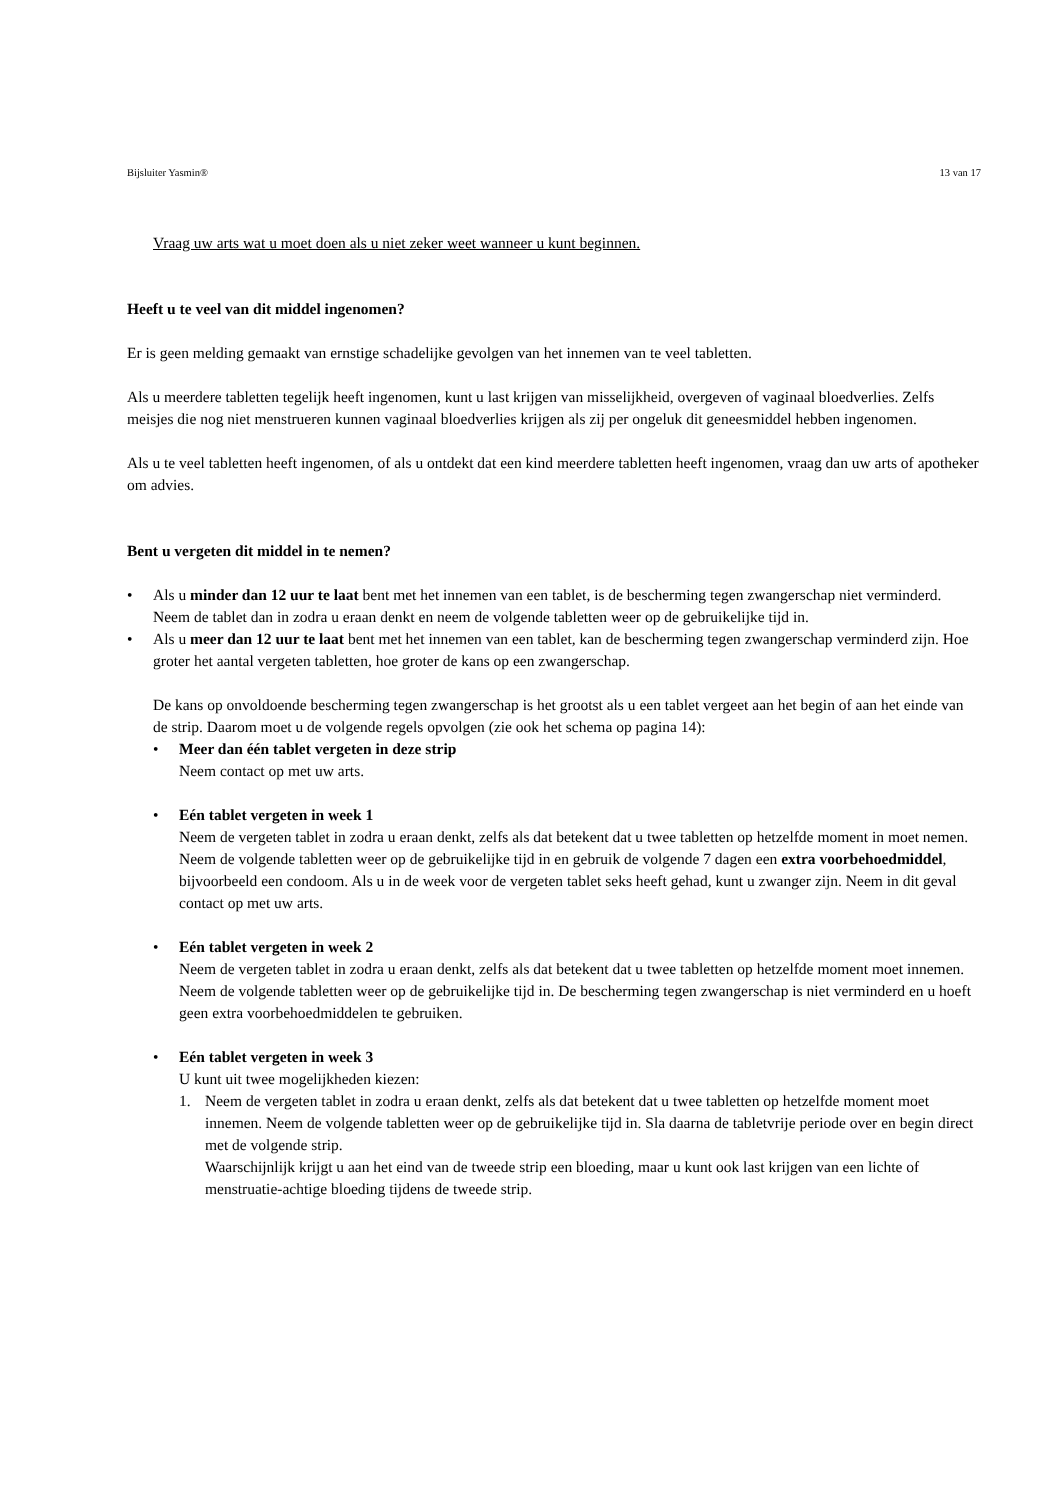Bijsluiter Yasmin® 13 van 17
Vraag uw arts wat u moet doen als u niet zeker weet wanneer u kunt beginnen.
Heeft u te veel van dit middel ingenomen?
Er is geen melding gemaakt van ernstige schadelijke gevolgen van het innemen van te veel tabletten.
Als u meerdere tabletten tegelijk heeft ingenomen, kunt u last krijgen van misselijkheid, overgeven of vaginaal bloedverlies. Zelfs meisjes die nog niet menstrueren kunnen vaginaal bloedverlies krijgen als zij per ongeluk dit geneesmiddel hebben ingenomen.
Als u te veel tabletten heeft ingenomen, of als u ontdekt dat een kind meerdere tabletten heeft ingenomen, vraag dan uw arts of apotheker om advies.
Bent u vergeten dit middel in te nemen?
• Als u minder dan 12 uur te laat bent met het innemen van een tablet, is de bescherming tegen zwangerschap niet verminderd. Neem de tablet dan in zodra u eraan denkt en neem de volgende tabletten weer op de gebruikelijke tijd in.
• Als u meer dan 12 uur te laat bent met het innemen van een tablet, kan de bescherming tegen zwangerschap verminderd zijn. Hoe groter het aantal vergeten tabletten, hoe groter de kans op een zwangerschap.
De kans op onvoldoende bescherming tegen zwangerschap is het grootst als u een tablet vergeet aan het begin of aan het einde van de strip. Daarom moet u de volgende regels opvolgen (zie ook het schema op pagina 14):
• Meer dan één tablet vergeten in deze strip
Neem contact op met uw arts.
• Eén tablet vergeten in week 1
Neem de vergeten tablet in zodra u eraan denkt, zelfs als dat betekent dat u twee tabletten op hetzelfde moment in moet nemen. Neem de volgende tabletten weer op de gebruikelijke tijd in en gebruik de volgende 7 dagen een extra voorbehoedmiddel, bijvoorbeeld een condoom. Als u in de week voor de vergeten tablet seks heeft gehad, kunt u zwanger zijn. Neem in dit geval contact op met uw arts.
• Eén tablet vergeten in week 2
Neem de vergeten tablet in zodra u eraan denkt, zelfs als dat betekent dat u twee tabletten op hetzelfde moment moet innemen. Neem de volgende tabletten weer op de gebruikelijke tijd in. De bescherming tegen zwangerschap is niet verminderd en u hoeft geen extra voorbehoedmiddelen te gebruiken.
• Eén tablet vergeten in week 3
U kunt uit twee mogelijkheden kiezen:
1. Neem de vergeten tablet in zodra u eraan denkt, zelfs als dat betekent dat u twee tabletten op hetzelfde moment moet innemen. Neem de volgende tabletten weer op de gebruikelijke tijd in. Sla daarna de tabletvrije periode over en begin direct met de volgende strip.
Waarschijnlijk krijgt u aan het eind van de tweede strip een bloeding, maar u kunt ook last krijgen van een lichte of menstruatie-achtige bloeding tijdens de tweede strip.